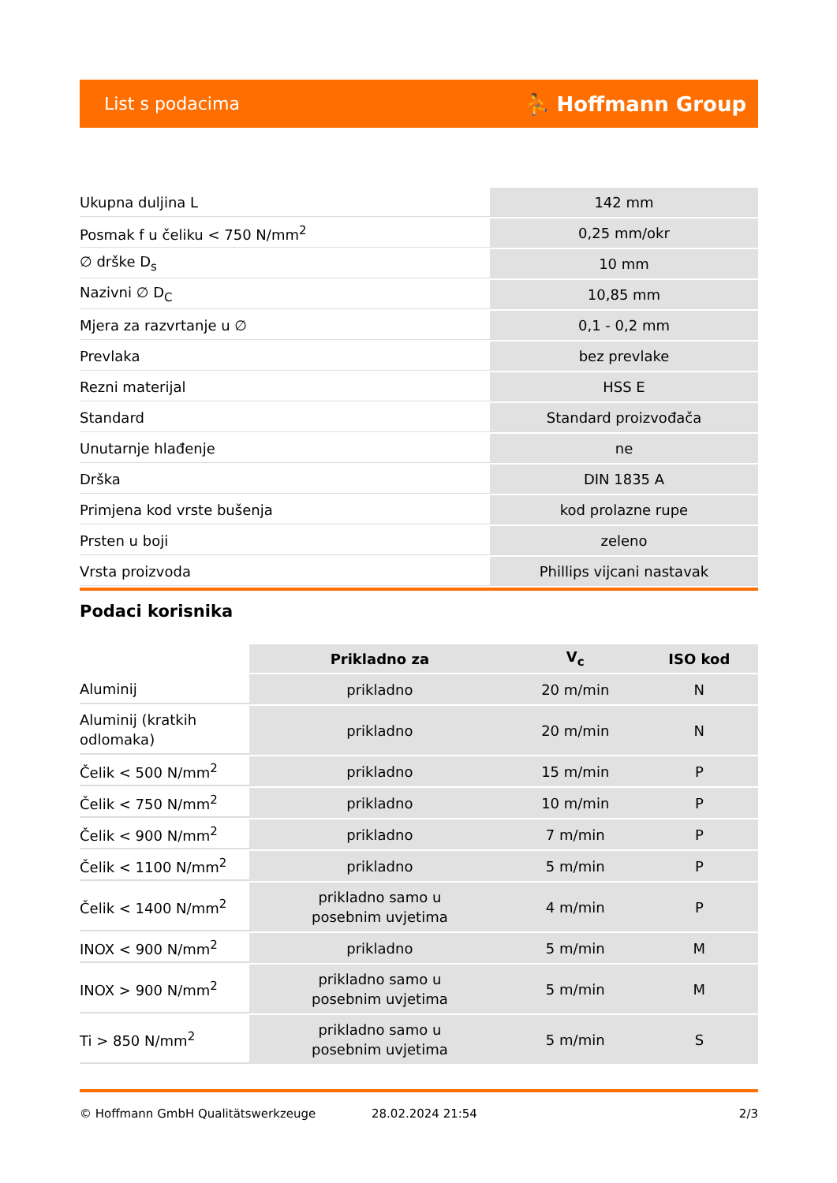List s podacima ⛹ Hoffmann Group
| Ukupna duljina L | 142 mm |
| Posmak f u čeliku < 750 N/mm<sup>2</sup> | 0,25 mm/okr |
| ∅ drške D<sub>s</sub> | 10 mm |
| Nazivni ∅ D<sub>C</sub> | 10,85 mm |
| Mjera za razvrtanje u ∅ | 0,1 - 0,2 mm |
| Prevlaka | bez prevlake |
| Rezni materijal | HSS E |
| Standard | Standard proizvođača |
| Unutarnje hlađenje | ne |
| Drška | DIN 1835 A |
| Primjena kod vrste bušenja | kod prolazne rupe |
| Prsten u boji | zeleno |
| Vrsta proizvoda | Phillips vijcani nastavak |
Podaci korisnika
| | Prikladno za | V<sub>c</sub> | ISO kod |
| --- | --- | --- | --- |
| Aluminij | prikladno | 20 m/min | N |
| Aluminij (kratkih odlomaka) | prikladno | 20 m/min | N |
| Čelik < 500 N/mm<sup>2</sup> | prikladno | 15 m/min | P |
| Čelik < 750 N/mm<sup>2</sup> | prikladno | 10 m/min | P |
| Čelik < 900 N/mm<sup>2</sup> | prikladno | 7 m/min | P |
| Čelik < 1100 N/mm<sup>2</sup> | prikladno | 5 m/min | P |
| Čelik < 1400 N/mm<sup>2</sup> | prikladno samo u posebnim uvjetima | 4 m/min | P |
| INOX < 900 N/mm<sup>2</sup> | prikladno | 5 m/min | M |
| INOX > 900 N/mm<sup>2</sup> | prikladno samo u posebnim uvjetima | 5 m/min | M |
| Ti > 850 N/mm<sup>2</sup> | prikladno samo u posebnim uvjetima | 5 m/min | S |
© Hoffmann GmbH Qualitätswerkzeuge 28.02.2024 21:54 2/3